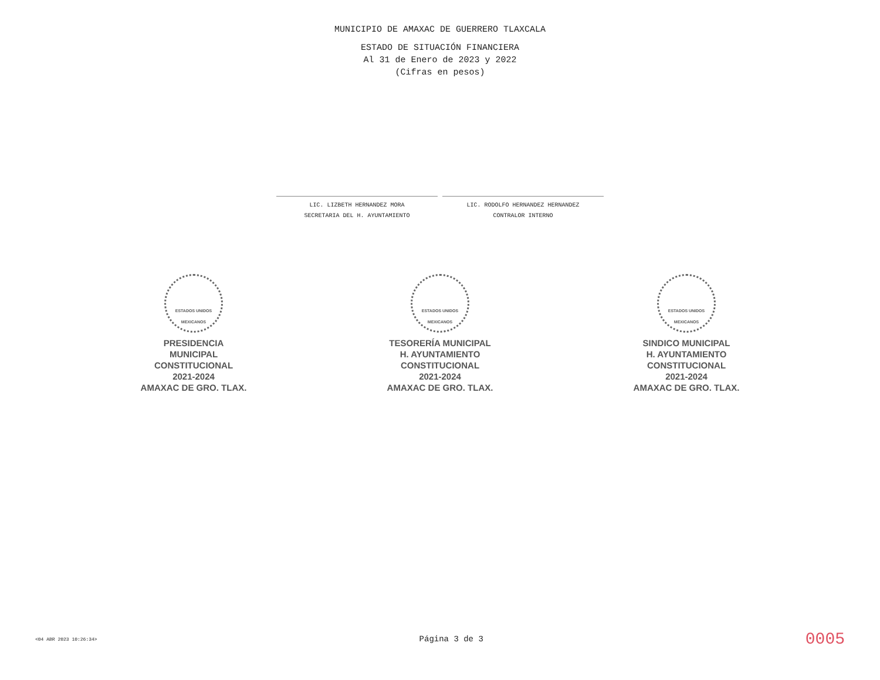MUNICIPIO DE AMAXAC DE GUERRERO TLAXCALA
ESTADO DE SITUACIÓN FINANCIERA
Al 31 de Enero de 2023 y 2022
(Cifras en pesos)
LIC. LIZBETH HERNANDEZ MORA
SECRETARIA DEL H. AYUNTAMIENTO
LIC. RODOLFO HERNANDEZ HERNANDEZ
CONTRALOR INTERNO
ESTADOS UNIDOS MEXICANOS
PRESIDENCIA
MUNICIPAL
CONSTITUCIONAL
2021-2024
AMAXAC DE GRO. TLAX.
ESTADOS UNIDOS MEXICANOS
TESORERÍA MUNICIPAL
H. AYUNTAMIENTO
CONSTITUCIONAL
2021-2024
AMAXAC DE GRO. TLAX.
ESTADOS UNIDOS MEXICANOS
SINDICO MUNICIPAL
H. AYUNTAMIENTO
CONSTITUCIONAL
2021-2024
AMAXAC DE GRO. TLAX.
<04 ABR 2023 10:26:34> Página 3 de 3 0005